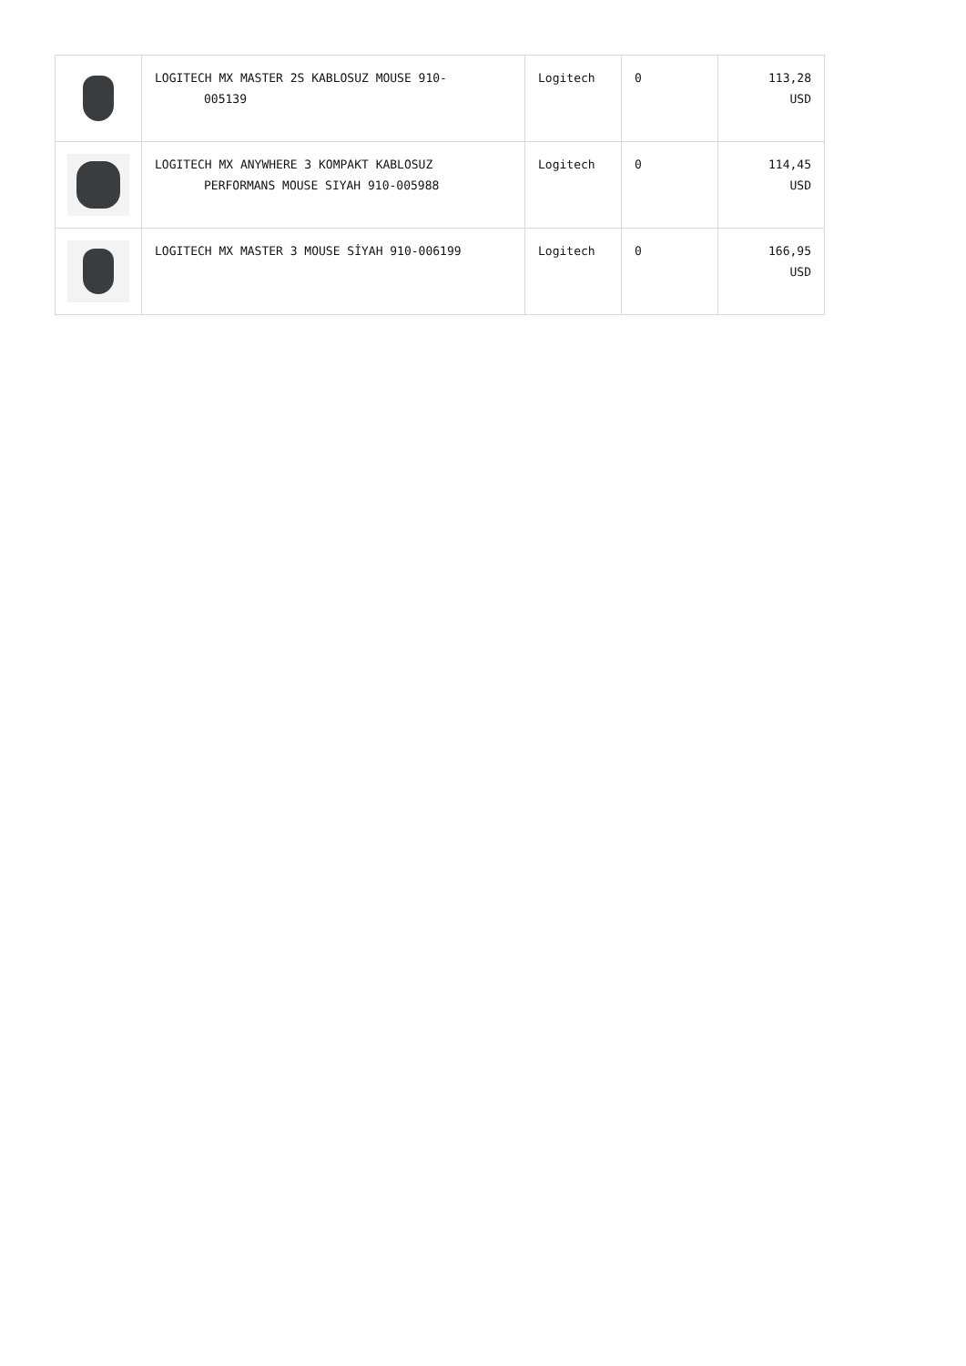| | LOGITECH MX MASTER 2S KABLOSUZ MOUSE 910- 005139 | Logitech | 0 | 113,28 USD |
| | LOGITECH MX ANYWHERE 3 KOMPAKT KABLOSUZ PERFORMANS MOUSE SIYAH 910-005988 | Logitech | 0 | 114,45 USD |
| | LOGITECH MX MASTER 3 MOUSE SİYAH 910-006199 | Logitech | 0 | 166,95 USD |